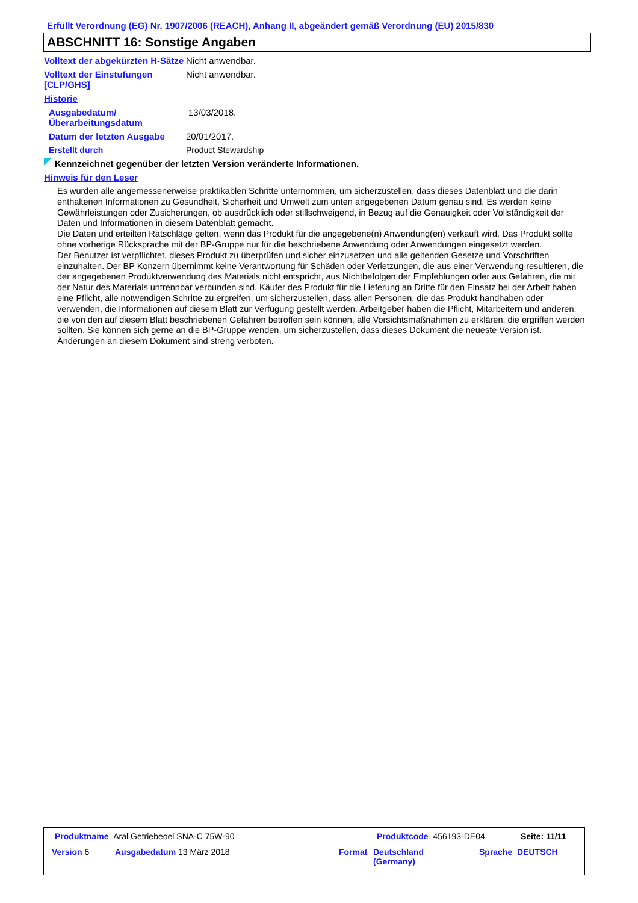Erfüllt Verordnung (EG) Nr. 1907/2006 (REACH), Anhang II, abgeändert gemäß Verordnung (EU) 2015/830
ABSCHNITT 16: Sonstige Angaben
Volltext der abgekürzten H-Sätze
Nicht anwendbar.
Volltext der Einstufungen [CLP/GHS]
Nicht anwendbar.
Historie
Ausgabedatum/ Überarbeitungsdatum
13/03/2018.
Datum der letzten Ausgabe 20/01/2017.
Erstellt durch Product Stewardship
Kennzeichnet gegenüber der letzten Version veränderte Informationen.
Hinweis für den Leser
Es wurden alle angemessenerweise praktikablen Schritte unternommen, um sicherzustellen, dass dieses Datenblatt und die darin enthaltenen Informationen zu Gesundheit, Sicherheit und Umwelt zum unten angegebenen Datum genau sind. Es werden keine Gewährleistungen oder Zusicherungen, ob ausdrücklich oder stillschweigend, in Bezug auf die Genauigkeit oder Vollständigkeit der Daten und Informationen in diesem Datenblatt gemacht.
Die Daten und erteilten Ratschläge gelten, wenn das Produkt für die angegebene(n) Anwendung(en) verkauft wird. Das Produkt sollte ohne vorherige Rücksprache mit der BP-Gruppe nur für die beschriebene Anwendung oder Anwendungen eingesetzt werden.
Der Benutzer ist verpflichtet, dieses Produkt zu überprüfen und sicher einzusetzen und alle geltenden Gesetze und Vorschriften einzuhalten. Der BP Konzern übernimmt keine Verantwortung für Schäden oder Verletzungen, die aus einer Verwendung resultieren, die der angegebenen Produktverwendung des Materials nicht entspricht, aus Nichtbefolgen der Empfehlungen oder aus Gefahren, die mit der Natur des Materials untrennbar verbunden sind. Käufer des Produkt für die Lieferung an Dritte für den Einsatz bei der Arbeit haben eine Pflicht, alle notwendigen Schritte zu ergreifen, um sicherzustellen, dass allen Personen, die das Produkt handhaben oder verwenden, die Informationen auf diesem Blatt zur Verfügung gestellt werden. Arbeitgeber haben die Pflicht, Mitarbeitern und anderen, die von den auf diesem Blatt beschriebenen Gefahren betroffen sein können, alle Vorsichtsmaßnahmen zu erklären, die ergriffen werden sollten. Sie können sich gerne an die BP-Gruppe wenden, um sicherzustellen, dass dieses Dokument die neueste Version ist. Änderungen an diesem Dokument sind streng verboten.
Produktname Aral Getriebeoel SNA-C 75W-90 Produktcode 456193-DE04 Seite: 11/11
Version 6 Ausgabedatum 13 März 2018 Format Deutschland
(Germany)
Sprache DEUTSCH